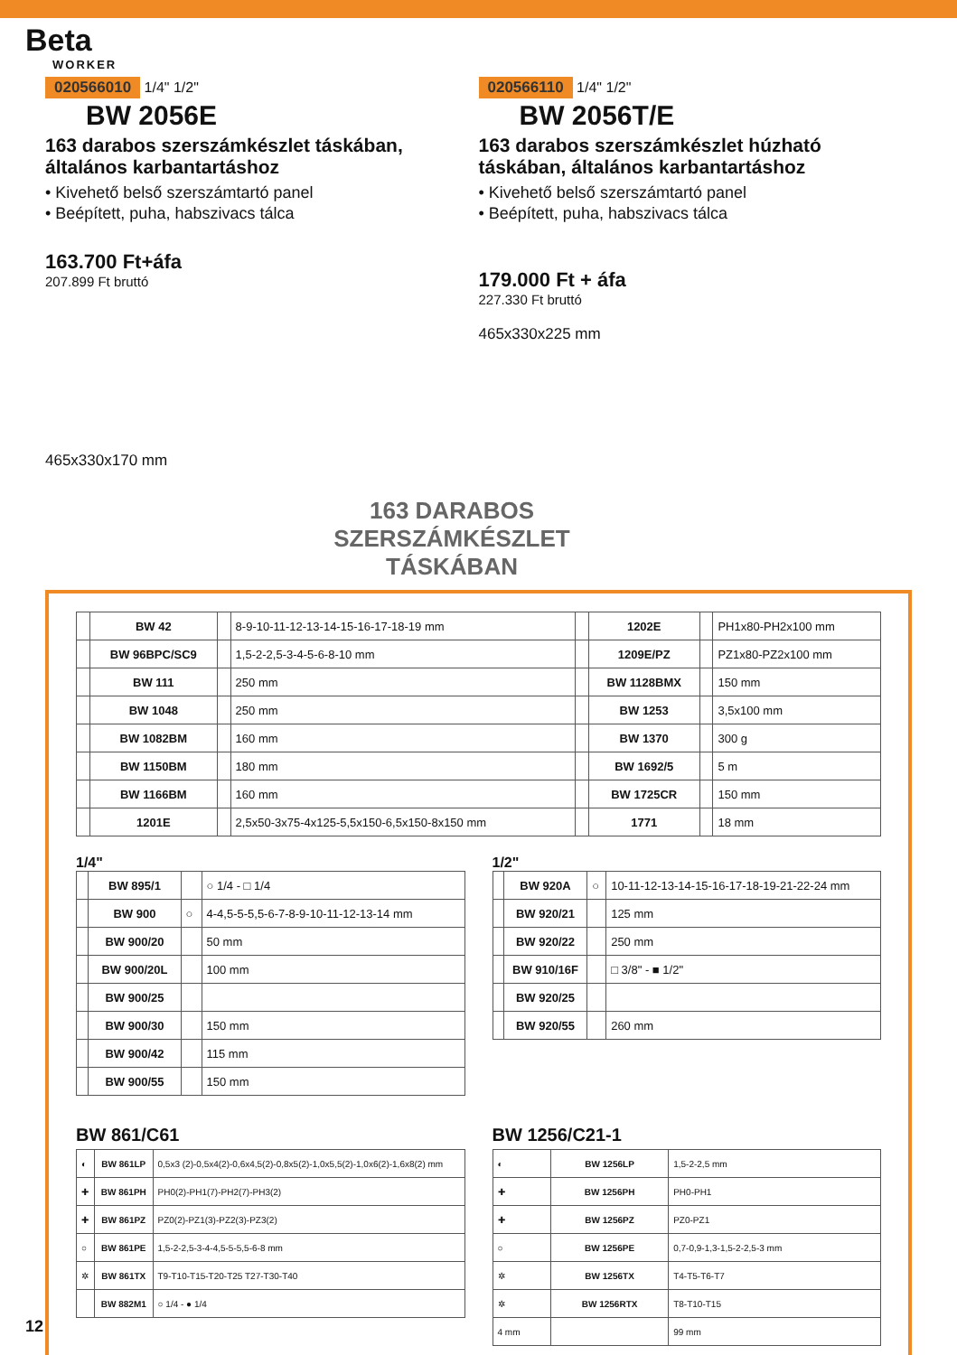Beta
WORKER
020566010
1/4" 1/2"
BW 2056E
163 darabos szerszámkészlet táskában, általános karbantartáshoz
• Kivehető belső szerszámtartó panel
• Beépített, puha, habszivacs tálca
163.700 Ft+áfa
207.899 Ft bruttó
465x330x170 mm
020566110
1/4" 1/2"
BW 2056T/E
163 darabos szerszámkészlet húzható táskában, általános karbantartáshoz
• Kivehető belső szerszámtartó panel
• Beépített, puha, habszivacs tálca
179.000 Ft + áfa
227.330 Ft bruttó
465x330x225 mm
163 DARABOS SZERSZÁMKÉSZLET TÁSKÁBAN
| | BW 42 | | 8-9-10-11-12-13-14-15-16-17-18-19 mm | | 1202E | | PH1x80-PH2x100 mm |
| | BW 96BPC/SC9 | | 1,5-2-2,5-3-4-5-6-8-10 mm | | 1209E/PZ | | PZ1x80-PZ2x100 mm |
| | BW 111 | | 250 mm | | BW 1128BMX | | 150 mm |
| | BW 1048 | | 250 mm | | BW 1253 | | 3,5x100 mm |
| | BW 1082BM | | 160 mm | | BW 1370 | | 300 g |
| | BW 1150BM | | 180 mm | | BW 1692/5 | | 5 m |
| | BW 1166BM | | 160 mm | | BW 1725CR | | 150 mm |
| | 1201E | | 2,5x50-3x75-4x125-5,5x150-6,5x150-8x150 mm | | 1771 | | 18 mm |
1/4"
| | BW 895/1 | | ○ 1/4 - □ 1/4 |
| | BW 900 | ○ | 4-4,5-5-5,5-6-7-8-9-10-11-12-13-14 mm |
| | BW 900/20 | | 50 mm |
| | BW 900/20L | | 100 mm |
| | BW 900/25 | | |
| | BW 900/30 | | 150 mm |
| | BW 900/42 | | 115 mm |
| | BW 900/55 | | 150 mm |
1/2"
| | BW 920A | ○ | 10-11-12-13-14-15-16-17-18-19-21-22-24 mm |
| | BW 920/21 | | 125 mm |
| | BW 920/22 | | 250 mm |
| | BW 910/16F | | □ 3/8" - ■ 1/2" |
| | BW 920/25 | | |
| | BW 920/55 | | 260 mm |
BW 861/C61
| ◐ | BW 861LP | 0,5x3 (2)-0,5x4(2)-0,6x4,5(2)-0,8x5(2)-1,0x5,5(2)-1,0x6(2)-1,6x8(2) mm |
| ✚ | BW 861PH | PH0(2)-PH1(7)-PH2(7)-PH3(2) |
| ✚ | BW 861PZ | PZ0(2)-PZ1(3)-PZ2(3)-PZ3(2) |
| ○ | BW 861PE | 1,5-2-2,5-3-4-4,5-5-5,5-6-8 mm |
| ✲ | BW 861TX | T9-T10-T15-T20-T25 T27-T30-T40 |
| | BW 882M1 | ○ 1/4 - ● 1/4 |
BW 1256/C21-1
| ◐ | BW 1256LP | 1,5-2-2,5 mm |
| ✚ | BW 1256PH | PH0-PH1 |
| ✚ | BW 1256PZ | PZ0-PZ1 |
| ○ | BW 1256PE | 0,7-0,9-1,3-1,5-2-2,5-3 mm |
| ✲ | BW 1256TX | T4-T5-T6-T7 |
| ✲ | BW 1256RTX | T8-T10-T15 |
| 4 mm | | 99 mm |
12